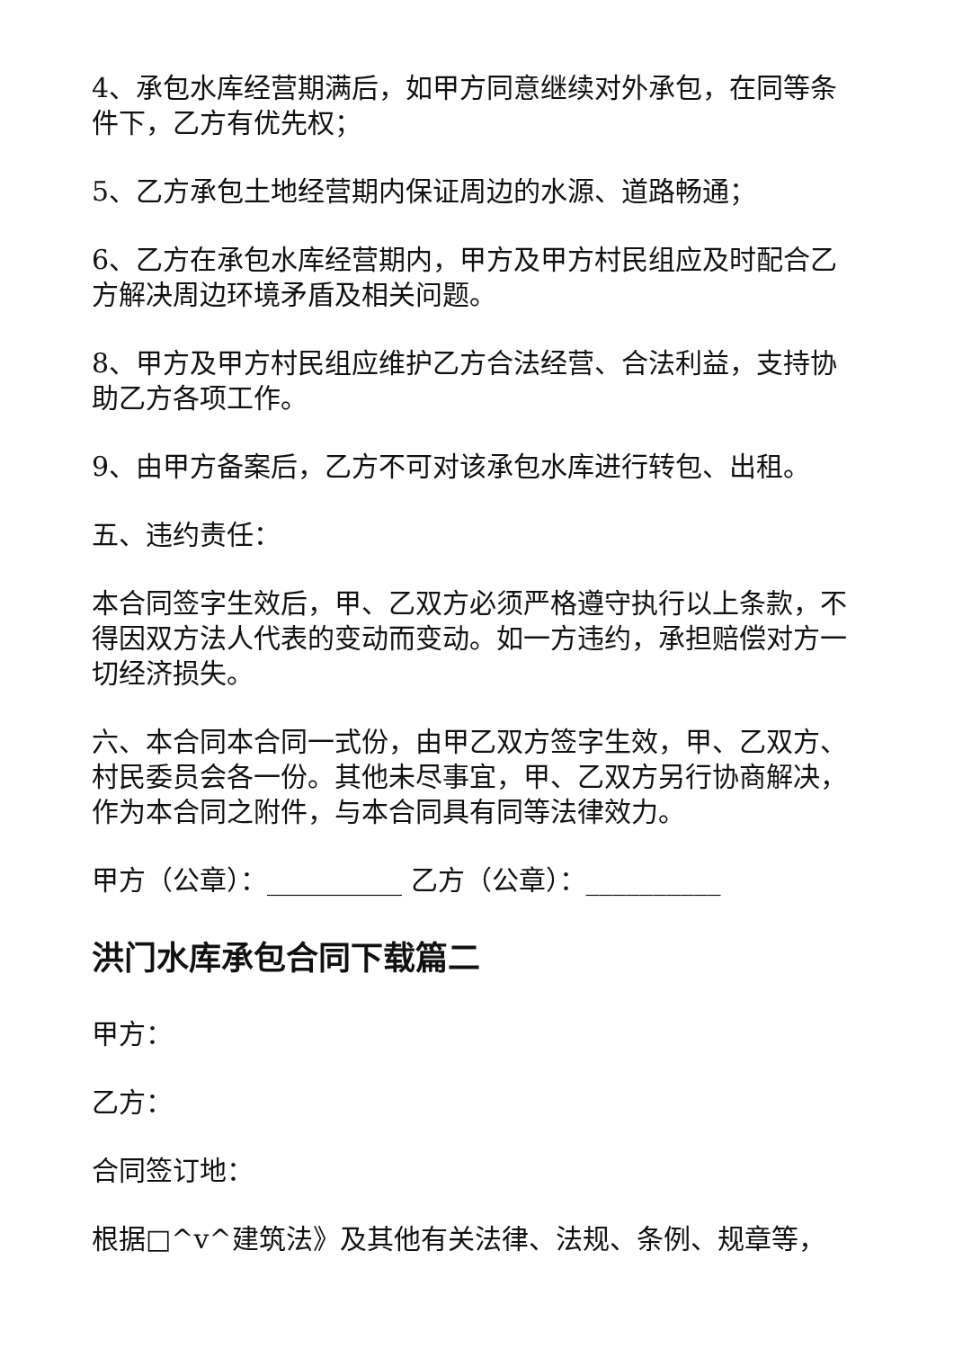4、承包水库经营期满后，如甲方同意继续对外承包，在同等条件下，乙方有优先权；
5、乙方承包土地经营期内保证周边的水源、道路畅通；
6、乙方在承包水库经营期内，甲方及甲方村民组应及时配合乙方解决周边环境矛盾及相关问题。
8、甲方及甲方村民组应维护乙方合法经营、合法利益，支持协助乙方各项工作。
9、由甲方备案后，乙方不可对该承包水库进行转包、出租。
五、违约责任：
本合同签字生效后，甲、乙双方必须严格遵守执行以上条款，不得因双方法人代表的变动而变动。如一方违约，承担赔偿对方一切经济损失。
六、本合同本合同一式份，由甲乙双方签字生效，甲、乙双方、村民委员会各一份。其他未尽事宜，甲、乙双方另行协商解决，作为本合同之附件，与本合同具有同等法律效力。
甲方（公章）：__________ 乙方（公章）：__________
洪门水库承包合同下载篇二
甲方：
乙方：
合同签订地：
根据□^v^建筑法》及其他有关法律、法规、条例、规章等，